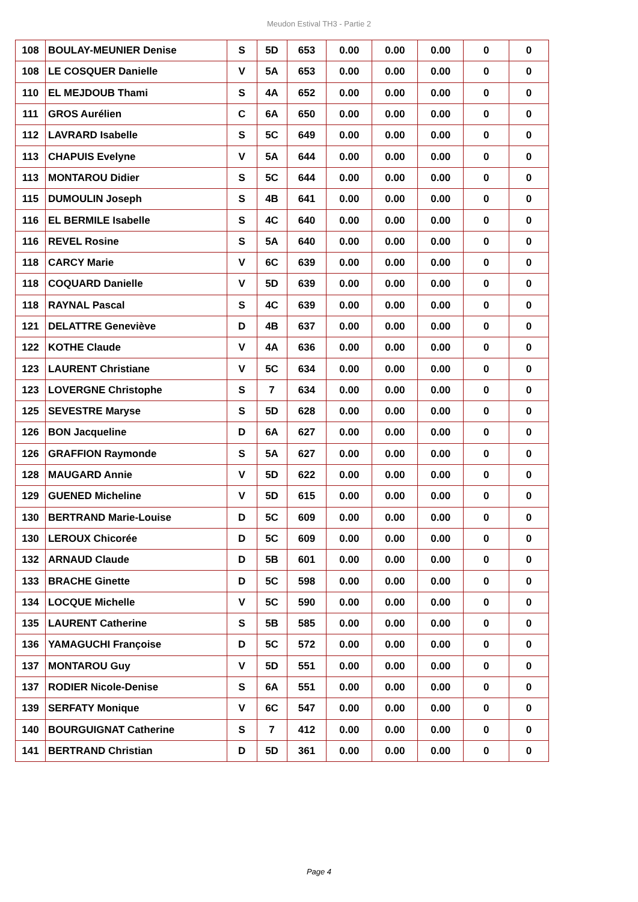Meudon Estival TH3 - Partie 2
| 108 | BOULAY-MEUNIER Denise | S | 5D | 653 | 0.00 | 0.00 | 0.00 | 0 | 0 |
| 108 | LE COSQUER Danielle | V | 5A | 653 | 0.00 | 0.00 | 0.00 | 0 | 0 |
| 110 | EL MEJDOUB Thami | S | 4A | 652 | 0.00 | 0.00 | 0.00 | 0 | 0 |
| 111 | GROS Aurélien | C | 6A | 650 | 0.00 | 0.00 | 0.00 | 0 | 0 |
| 112 | LAVRARD Isabelle | S | 5C | 649 | 0.00 | 0.00 | 0.00 | 0 | 0 |
| 113 | CHAPUIS Evelyne | V | 5A | 644 | 0.00 | 0.00 | 0.00 | 0 | 0 |
| 113 | MONTAROU Didier | S | 5C | 644 | 0.00 | 0.00 | 0.00 | 0 | 0 |
| 115 | DUMOULIN Joseph | S | 4B | 641 | 0.00 | 0.00 | 0.00 | 0 | 0 |
| 116 | EL BERMILE Isabelle | S | 4C | 640 | 0.00 | 0.00 | 0.00 | 0 | 0 |
| 116 | REVEL Rosine | S | 5A | 640 | 0.00 | 0.00 | 0.00 | 0 | 0 |
| 118 | CARCY Marie | V | 6C | 639 | 0.00 | 0.00 | 0.00 | 0 | 0 |
| 118 | COQUARD Danielle | V | 5D | 639 | 0.00 | 0.00 | 0.00 | 0 | 0 |
| 118 | RAYNAL Pascal | S | 4C | 639 | 0.00 | 0.00 | 0.00 | 0 | 0 |
| 121 | DELATTRE Geneviève | D | 4B | 637 | 0.00 | 0.00 | 0.00 | 0 | 0 |
| 122 | KOTHE Claude | V | 4A | 636 | 0.00 | 0.00 | 0.00 | 0 | 0 |
| 123 | LAURENT Christiane | V | 5C | 634 | 0.00 | 0.00 | 0.00 | 0 | 0 |
| 123 | LOVERGNE Christophe | S | 7 | 634 | 0.00 | 0.00 | 0.00 | 0 | 0 |
| 125 | SEVESTRE Maryse | S | 5D | 628 | 0.00 | 0.00 | 0.00 | 0 | 0 |
| 126 | BON Jacqueline | D | 6A | 627 | 0.00 | 0.00 | 0.00 | 0 | 0 |
| 126 | GRAFFION Raymonde | S | 5A | 627 | 0.00 | 0.00 | 0.00 | 0 | 0 |
| 128 | MAUGARD Annie | V | 5D | 622 | 0.00 | 0.00 | 0.00 | 0 | 0 |
| 129 | GUENED Micheline | V | 5D | 615 | 0.00 | 0.00 | 0.00 | 0 | 0 |
| 130 | BERTRAND Marie-Louise | D | 5C | 609 | 0.00 | 0.00 | 0.00 | 0 | 0 |
| 130 | LEROUX Chicorée | D | 5C | 609 | 0.00 | 0.00 | 0.00 | 0 | 0 |
| 132 | ARNAUD Claude | D | 5B | 601 | 0.00 | 0.00 | 0.00 | 0 | 0 |
| 133 | BRACHE Ginette | D | 5C | 598 | 0.00 | 0.00 | 0.00 | 0 | 0 |
| 134 | LOCQUE Michelle | V | 5C | 590 | 0.00 | 0.00 | 0.00 | 0 | 0 |
| 135 | LAURENT Catherine | S | 5B | 585 | 0.00 | 0.00 | 0.00 | 0 | 0 |
| 136 | YAMAGUCHI Françoise | D | 5C | 572 | 0.00 | 0.00 | 0.00 | 0 | 0 |
| 137 | MONTAROU Guy | V | 5D | 551 | 0.00 | 0.00 | 0.00 | 0 | 0 |
| 137 | RODIER Nicole-Denise | S | 6A | 551 | 0.00 | 0.00 | 0.00 | 0 | 0 |
| 139 | SERFATY Monique | V | 6C | 547 | 0.00 | 0.00 | 0.00 | 0 | 0 |
| 140 | BOURGUIGNAT Catherine | S | 7 | 412 | 0.00 | 0.00 | 0.00 | 0 | 0 |
| 141 | BERTRAND Christian | D | 5D | 361 | 0.00 | 0.00 | 0.00 | 0 | 0 |
Page 4